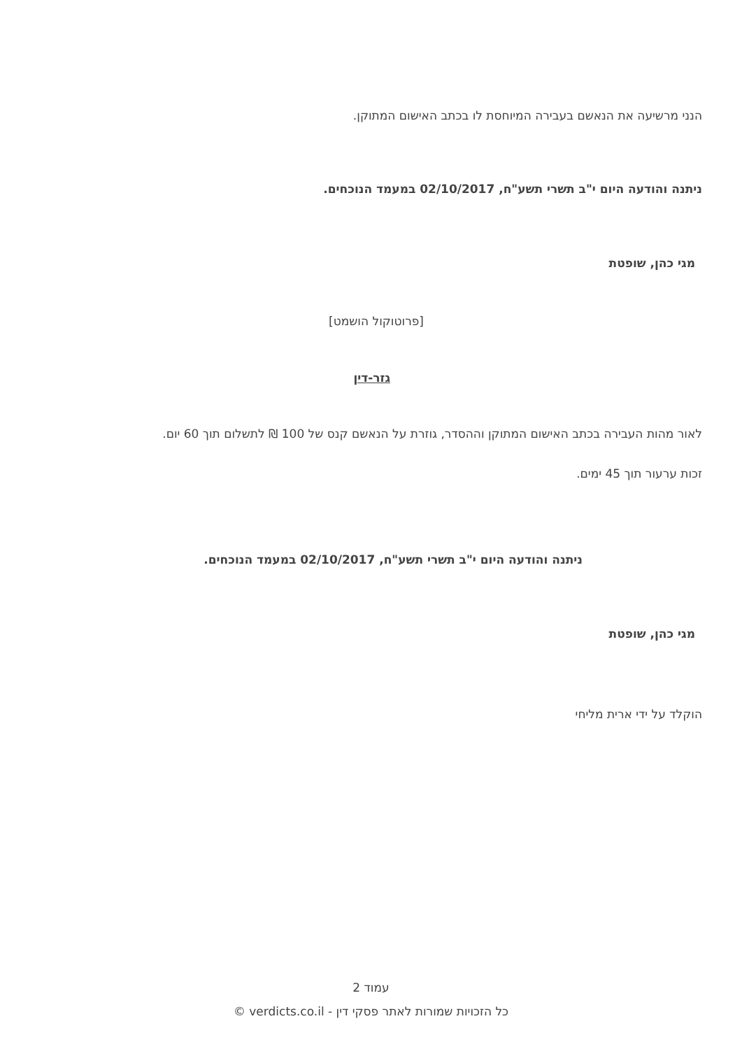הנני מרשיעה את הנאשם בעבירה המיוחסת לו בכתב האישום המתוקן.
ניתנה והודעה היום י"ב תשרי תשע"ח, 02/10/2017 במעמד הנוכחים.
מגי כהן, שופטת
[פרוטוקול הושמט]
גזר-דין
לאור מהות העבירה בכתב האישום המתוקן וההסדר, גוזרת על הנאשם קנס של 100 ₪ לתשלום תוך 60 יום.
זכות ערעור תוך 45 ימים.
ניתנה והודעה היום י"ב תשרי תשע"ח, 02/10/2017 במעמד הנוכחים.
מגי כהן, שופטת
הוקלד על ידי ארית מליחי
עמוד 2
כל הזכויות שמורות לאתר פסקי דין - verdicts.co.il ©